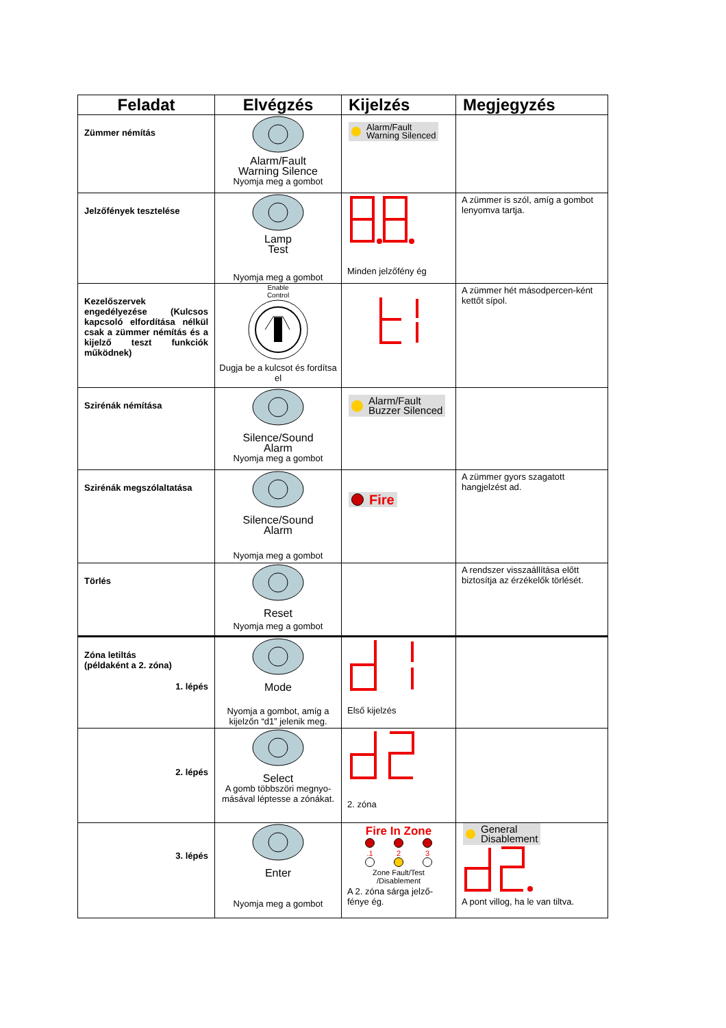| Feladat | Elvégzés | Kijelzés | Megjegyzés |
| --- | --- | --- | --- |
| Zümmer némítás | Alarm/Fault Warning Silence Nyomja meg a gombot | Alarm/Fault Warning Silenced | |
| Jelzőfények tesztelése | Lamp Test Nyomja meg a gombot | Minden jelzőfény ég | A zümmer is szól, amíg a gombot lenyomva tartja. |
| Kezelőszervek engedélyezése (Kulcsos kapcsoló elfordítása nélkül csak a zümmer némítás és a kijelző teszt funkciók működnek) | Enable Control Dugja be a kulcsot és fordítsa el | | A zümmer hét másodpercen-ként kettőt sípol. |
| Szirénák némítása | Silence/Sound Alarm Nyomja meg a gombot | Alarm/Fault Buzzer Silenced | |
| Szirénák megszólaltatása | Silence/Sound Alarm Nyomja meg a gombot | Fire | A zümmer gyors szagatott hangjelzést ad. |
| Törlés | Reset Nyomja meg a gombot | | A rendszer visszaállítása előtt biztosítja az érzékelők törlését. |
| Zóna letiltás (példaként a 2. zóna) 1. lépés | Mode Nyomja a gombot, amíg a kijelzőn “d1” jelenik meg. | Első kijelzés | |
| 2. lépés | Select A gomb többszöri megnyo-másával léptesse a zónákat. | 2. zóna | |
| 3. lépés | Enter Nyomja meg a gombot | Fire In Zone .1 2 3 Zone Fault/Test /Disablement A 2. zóna sárga jelző-fénye ég. | General Disablement A pont villog, ha le van tiltva. |